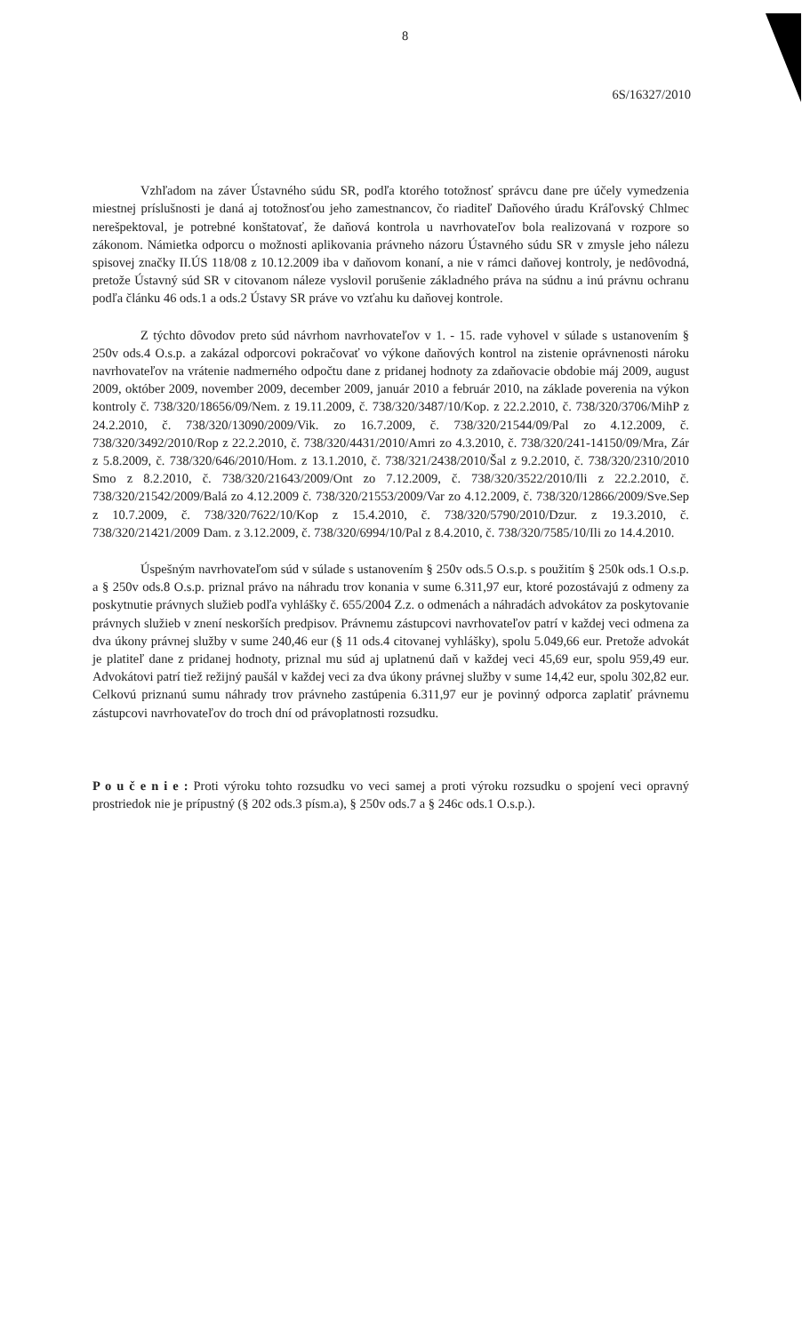8
6S/16327/2010
Vzhľadom na záver Ústavného súdu SR, podľa ktorého totožnosť správcu dane pre účely vymedzenia miestnej príslušnosti je daná aj totožnosťou jeho zamestnancov, čo riaditeľ Daňového úradu Kráľovský Chlmec nerešpektoval, je potrebné konštatovať, že daňová kontrola u navrhovateľov bola realizovaná v rozpore so zákonom. Námietka odporcu o možnosti aplikovania právneho názoru Ústavného súdu SR v zmysle jeho nálezu spisovej značky II.ÚS 118/08 z 10.12.2009 iba v daňovom konaní, a nie v rámci daňovej kontroly, je nedôvodná, pretože Ústavný súd SR v citovanom náleze vyslovil porušenie základného práva na súdnu a inú právnu ochranu podľa článku 46 ods.1 a ods.2 Ústavy SR práve vo vzťahu ku daňovej kontrole.
Z týchto dôvodov preto súd návrhom navrhovateľov v 1. - 15. rade vyhovel v súlade s ustanovením § 250v ods.4 O.s.p. a zakázal odporcovi pokračovať vo výkone daňových kontrol na zistenie oprávnenosti nároku navrhovateľov na vrátenie nadmerného odpočtu dane z pridanej hodnoty za zdaňovacie obdobie máj 2009, august 2009, október 2009, november 2009, december 2009, január 2010 a február 2010, na základe poverenia na výkon kontroly č. 738/320/18656/09/Nem. z 19.11.2009, č. 738/320/3487/10/Kop. z 22.2.2010, č. 738/320/3706/MihP z 24.2.2010, č. 738/320/13090/2009/Vik. zo 16.7.2009, č. 738/320/21544/09/Pal zo 4.12.2009, č. 738/320/3492/2010/Rop z 22.2.2010, č. 738/320/4431/2010/Amri zo 4.3.2010, č. 738/320/241-14150/09/Mra, Zár z 5.8.2009, č. 738/320/646/2010/Hom. z 13.1.2010, č. 738/321/2438/2010/Šal z 9.2.2010, č. 738/320/2310/2010 Smo z 8.2.2010, č. 738/320/21643/2009/Ont zo 7.12.2009, č. 738/320/3522/2010/Ili z 22.2.2010, č. 738/320/21542/2009/Balá zo 4.12.2009 č. 738/320/21553/2009/Var zo 4.12.2009, č. 738/320/12866/2009/Sve.Sep z 10.7.2009, č. 738/320/7622/10/Kop z 15.4.2010, č. 738/320/5790/2010/Dzur. z 19.3.2010, č. 738/320/21421/2009 Dam. z 3.12.2009, č. 738/320/6994/10/Pal z 8.4.2010, č. 738/320/7585/10/Ili zo 14.4.2010.
Úspešným navrhovateľom súd v súlade s ustanovením § 250v ods.5 O.s.p. s použitím § 250k ods.1 O.s.p. a § 250v ods.8 O.s.p. priznal právo na náhradu trov konania v sume 6.311,97 eur, ktoré pozostávajú z odmeny za poskytnutie právnych služieb podľa vyhlášky č. 655/2004 Z.z. o odmenách a náhradách advokátov za poskytovanie právnych služieb v znení neskorších predpisov. Právnemu zástupcovi navrhovateľov patrí v každej veci odmena za dva úkony právnej služby v sume 240,46 eur (§ 11 ods.4 citovanej vyhlášky), spolu 5.049,66 eur. Pretože advokát je platiteľ dane z pridanej hodnoty, priznal mu súd aj uplatnenú daň v každej veci 45,69 eur, spolu 959,49 eur. Advokátovi patrí tiež režijný paušál v každej veci za dva úkony právnej služby v sume 14,42 eur, spolu 302,82 eur. Celkovú priznanú sumu náhrady trov právneho zastúpenia 6.311,97 eur je povinný odporca zaplatiť právnemu zástupcovi navrhovateľov do troch dní od právoplatnosti rozsudku.
P o u č e n i e : Proti výroku tohto rozsudku vo veci samej a proti výroku rozsudku o spojení veci opravný prostriedok nie je prípustný (§ 202 ods.3 písm.a), § 250v ods.7 a § 246c ods.1 O.s.p.).